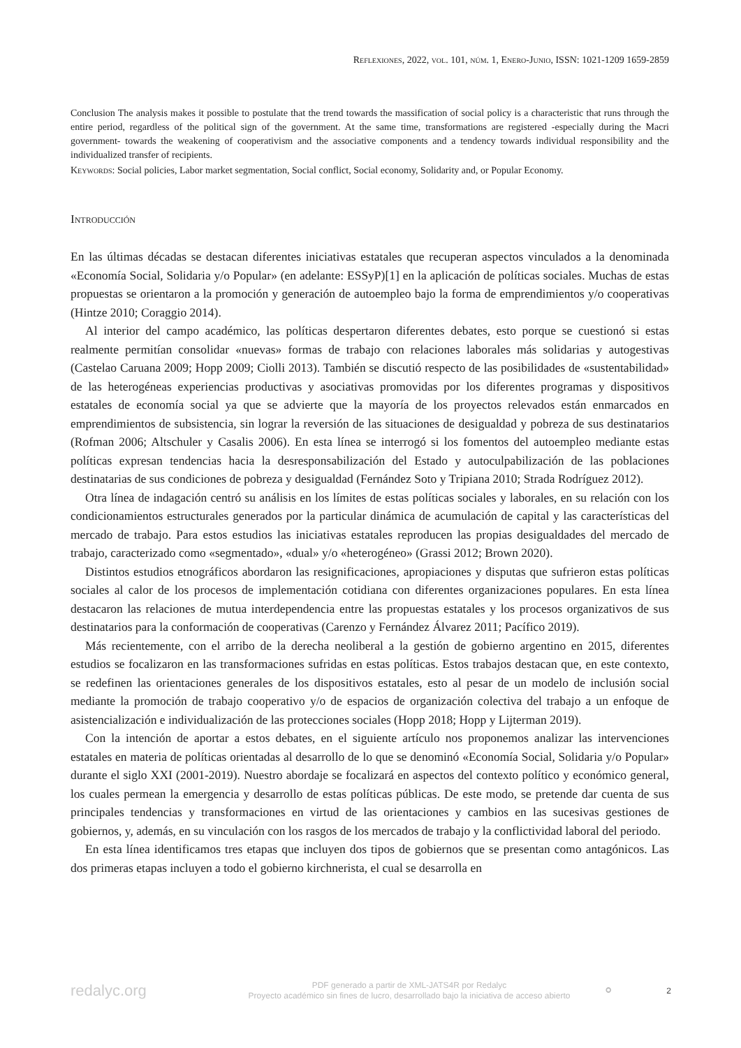Reflexiones, 2022, vol. 101, núm. 1, Enero-Junio, ISSN: 1021-1209 1659-2859
Conclusion The analysis makes it possible to postulate that the trend towards the massification of social policy is a characteristic that runs through the entire period, regardless of the political sign of the government. At the same time, transformations are registered -especially during the Macri government- towards the weakening of cooperativism and the associative components and a tendency towards individual responsibility and the individualized transfer of recipients.
Keywords: Social policies, Labor market segmentation, Social conflict, Social economy, Solidarity and, or Popular Economy.
Introducción
En las últimas décadas se destacan diferentes iniciativas estatales que recuperan aspectos vinculados a la denominada «Economía Social, Solidaria y/o Popular» (en adelante: ESSyP)[1] en la aplicación de políticas sociales. Muchas de estas propuestas se orientaron a la promoción y generación de autoempleo bajo la forma de emprendimientos y/o cooperativas (Hintze 2010; Coraggio 2014).
Al interior del campo académico, las políticas despertaron diferentes debates, esto porque se cuestionó si estas realmente permitían consolidar «nuevas» formas de trabajo con relaciones laborales más solidarias y autogestivas (Castelao Caruana 2009; Hopp 2009; Ciolli 2013). También se discutió respecto de las posibilidades de «sustentabilidad» de las heterogéneas experiencias productivas y asociativas promovidas por los diferentes programas y dispositivos estatales de economía social ya que se advierte que la mayoría de los proyectos relevados están enmarcados en emprendimientos de subsistencia, sin lograr la reversión de las situaciones de desigualdad y pobreza de sus destinatarios (Rofman 2006; Altschuler y Casalis 2006). En esta línea se interrogó si los fomentos del autoempleo mediante estas políticas expresan tendencias hacia la desresponsabilización del Estado y autoculpabilización de las poblaciones destinatarias de sus condiciones de pobreza y desigualdad (Fernández Soto y Tripiana 2010; Strada Rodríguez 2012).
Otra línea de indagación centró su análisis en los límites de estas políticas sociales y laborales, en su relación con los condicionamientos estructurales generados por la particular dinámica de acumulación de capital y las características del mercado de trabajo. Para estos estudios las iniciativas estatales reproducen las propias desigualdades del mercado de trabajo, caracterizado como «segmentado», «dual» y/o «heterogéneo» (Grassi 2012; Brown 2020).
Distintos estudios etnográficos abordaron las resignificaciones, apropiaciones y disputas que sufrieron estas políticas sociales al calor de los procesos de implementación cotidiana con diferentes organizaciones populares. En esta línea destacaron las relaciones de mutua interdependencia entre las propuestas estatales y los procesos organizativos de sus destinatarios para la conformación de cooperativas (Carenzo y Fernández Álvarez 2011; Pacífico 2019).
Más recientemente, con el arribo de la derecha neoliberal a la gestión de gobierno argentino en 2015, diferentes estudios se focalizaron en las transformaciones sufridas en estas políticas. Estos trabajos destacan que, en este contexto, se redefinen las orientaciones generales de los dispositivos estatales, esto al pesar de un modelo de inclusión social mediante la promoción de trabajo cooperativo y/o de espacios de organización colectiva del trabajo a un enfoque de asistencialización e individualización de las protecciones sociales (Hopp 2018; Hopp y Lijterman 2019).
Con la intención de aportar a estos debates, en el siguiente artículo nos proponemos analizar las intervenciones estatales en materia de políticas orientadas al desarrollo de lo que se denominó «Economía Social, Solidaria y/o Popular» durante el siglo XXI (2001-2019). Nuestro abordaje se focalizará en aspectos del contexto político y económico general, los cuales permean la emergencia y desarrollo de estas políticas públicas. De este modo, se pretende dar cuenta de sus principales tendencias y transformaciones en virtud de las orientaciones y cambios en las sucesivas gestiones de gobiernos, y, además, en su vinculación con los rasgos de los mercados de trabajo y la conflictividad laboral del periodo.
En esta línea identificamos tres etapas que incluyen dos tipos de gobiernos que se presentan como antagónicos. Las dos primeras etapas incluyen a todo el gobierno kirchnerista, el cual se desarrolla en
redalyc.org
PDF generado a partir de XML-JATS4R por Redalyc
Proyecto académico sin fines de lucro, desarrollado bajo la iniciativa de acceso abierto
⚬
2